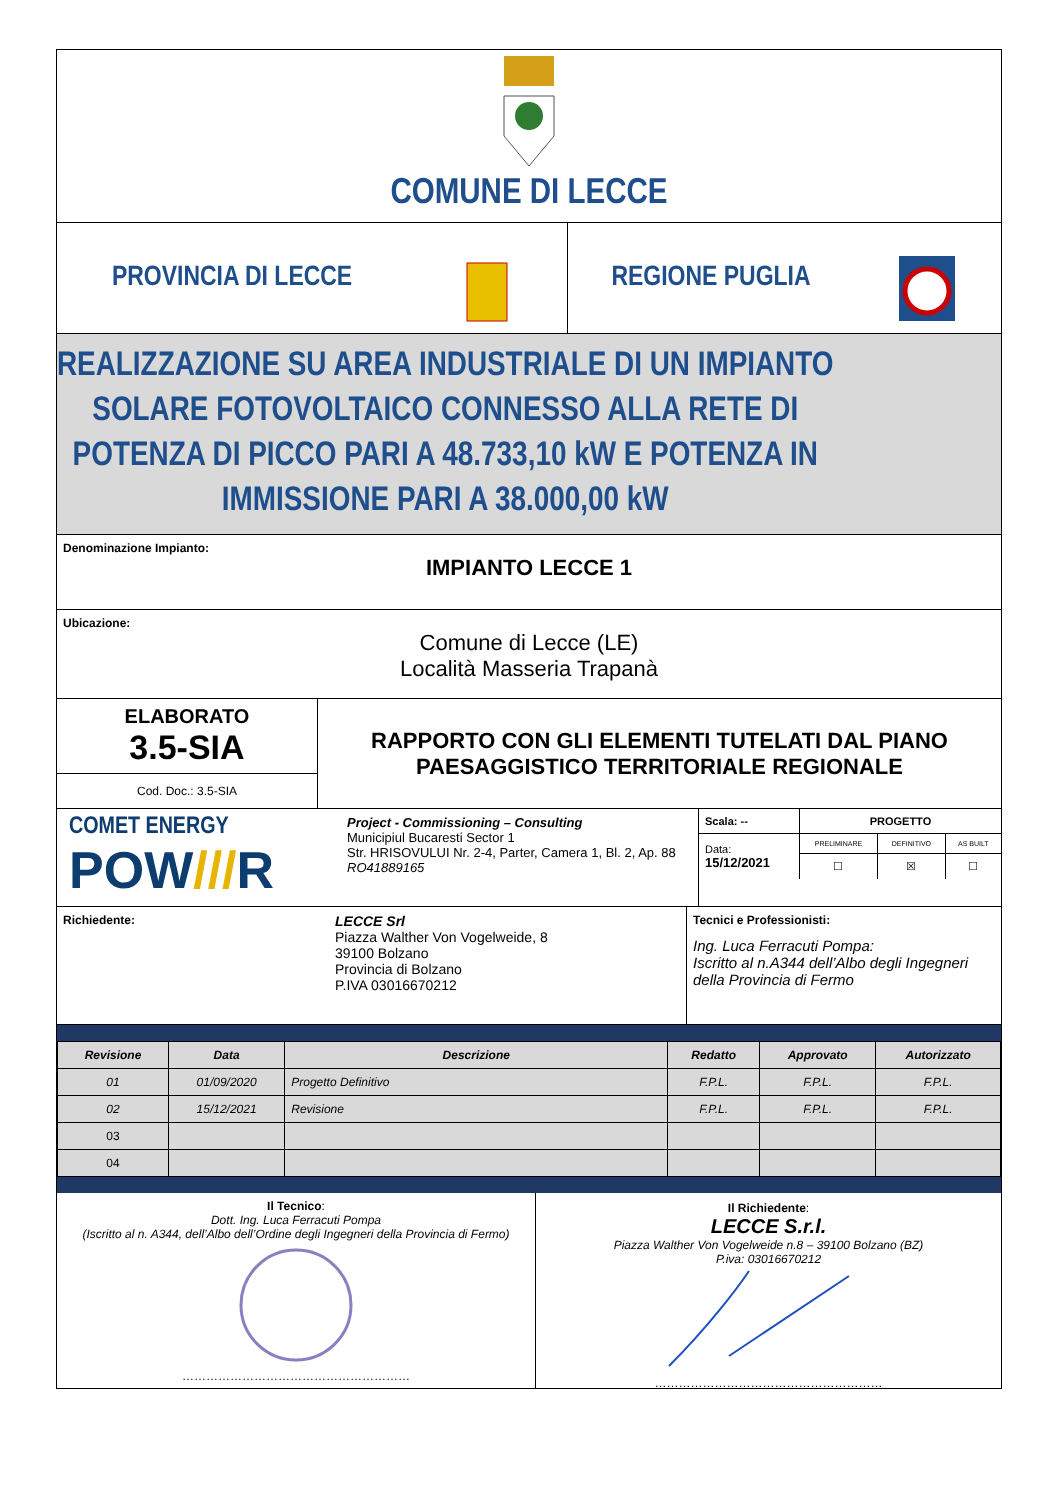COMUNE DI LECCE
PROVINCIA DI LECCE REGIONE PUGLIA
REALIZZAZIONE SU AREA INDUSTRIALE DI UN IMPIANTO
SOLARE FOTOVOLTAICO CONNESSO ALLA RETE DI
POTENZA DI PICCO PARI A 48.733,10 kW E POTENZA IN
IMMISSIONE PARI A 38.000,00 kW
Denominazione Impianto:
IMPIANTO LECCE 1
Ubicazione:
Comune di Lecce (LE)
Località Masseria Trapanà
ELABORATO
3.5-SIA
Cod. Doc.: 3.5-SIA
RAPPORTO CON GLI ELEMENTI TUTELATI DAL PIANO
PAESAGGISTICO TERRITORIALE REGIONALE
COMET ENERGY
POW///R
Project - Commissioning – Consulting
Municipiul Bucaresti Sector 1
Str. HRISOVULUI Nr. 2-4, Parter, Camera 1, Bl. 2, Ap. 88
RO41889165
| Scala: -- | PROGETTO | | |
| Data: 15/12/2021 | PRELIMINARE | DEFINITIVO | AS BUILT |
| | ☐ | ☒ | ☐ |
Richiedente:
LECCE Srl
Piazza Walther Von Vogelweide, 8
39100 Bolzano
Provincia di Bolzano
P.IVA 03016670212
Tecnici e Professionisti:
Ing. Luca Ferracuti Pompa:
Iscritto al n.A344 dell’Albo degli Ingegneri della Provincia di Fermo
| Revisione | Data | Descrizione | Redatto | Approvato | Autorizzato |
| --- | --- | --- | --- | --- | --- |
| 01 | 01/09/2020 | Progetto Definitivo | F.P.L. | F.P.L. | F.P.L. |
| 02 | 15/12/2021 | Revisione | F.P.L. | F.P.L. | F.P.L. |
| 03 | | | | | |
| 04 | | | | | |
Il Tecnico:
Dott. Ing. Luca Ferracuti Pompa
(Iscritto al n. A344, dell’Albo dell’Ordine degli Ingegneri della Provincia di Fermo)…………………………………………………
Il Richiedente:
LECCE S.r.l.
Piazza Walther Von Vogelweide n.8 – 39100 Bolzano (BZ)
P.iva: 03016670212…………………………………………………